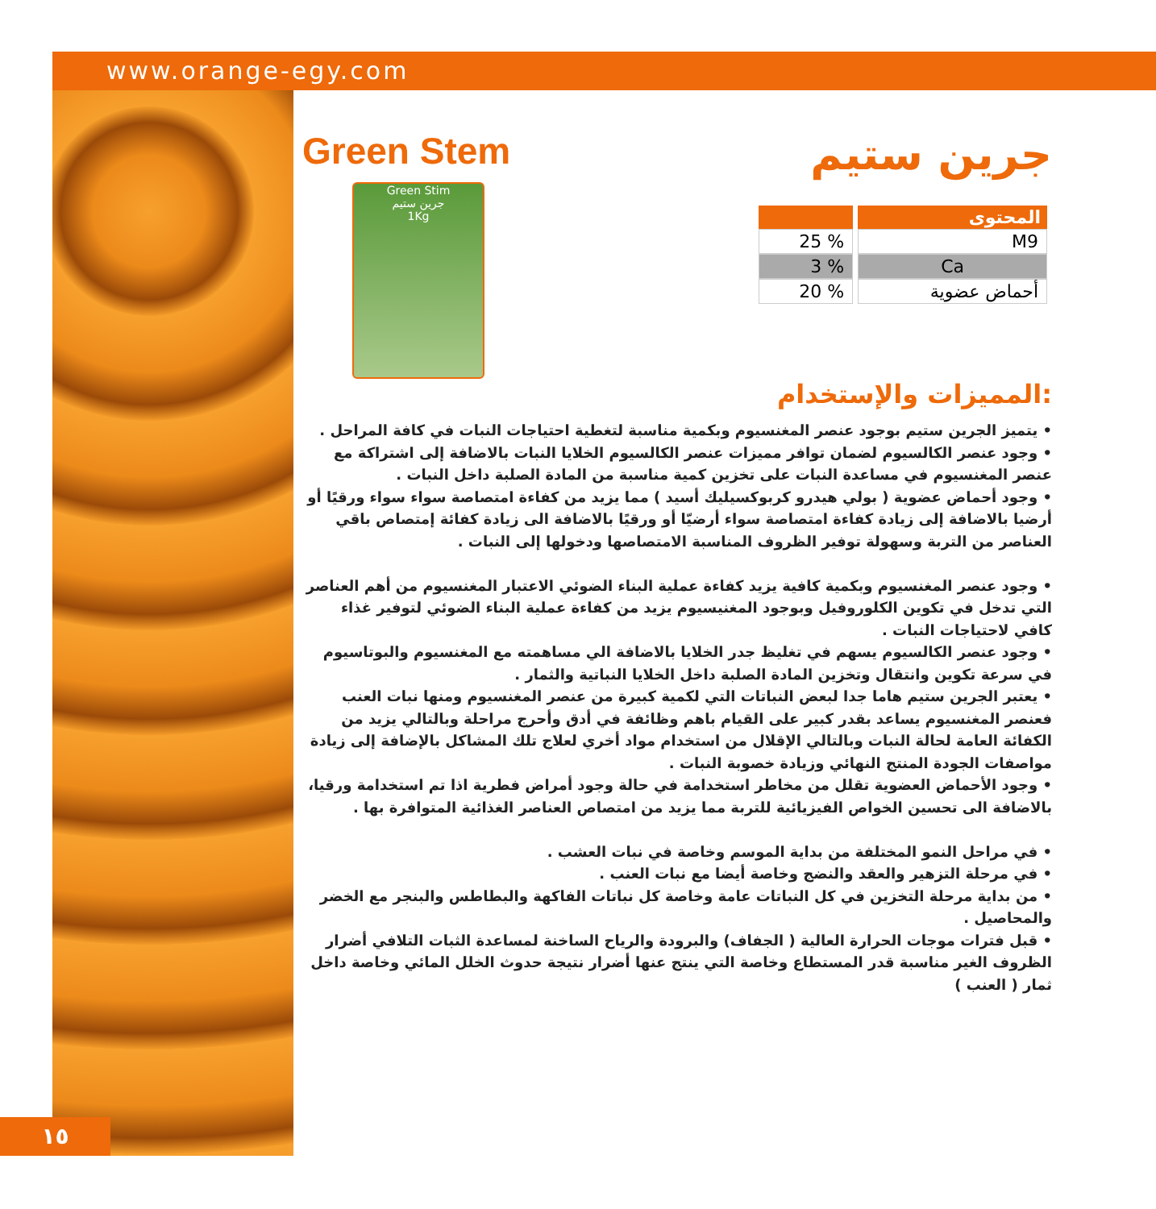www.orange-egy.com
١٥
جرين ستيم
Green Stem
Green Stim
جرين ستيم
1Kg
| المحتوى | |
| --- | --- |
| M9 | % 25 |
| Ca | % 3 |
| أحماض عضوية | % 20 |
المميزات والإستخدام:
• يتميز الجرين ستيم بوجود عنصر المغنسيوم وبكمية مناسبة لتغطية احتياجات النبات في كافة المراحل .
• وجود عنصر الكالسيوم لضمان توافر مميزات عنصر الكالسيوم الخلايا النبات بالاضافة إلى اشتراكة مع عنصر المغنسيوم في مساعدة النبات على تخزين كمية مناسبة من المادة الصلبة داخل النبات .
• وجود أحماض عضوية ( بولي هيدرو كربوكسيليك أسيد ) مما يزيد من كفاءة امتصاصة سواء سواء ورقيًا أو أرضيا بالاضافة إلى زيادة كفاءة امتصاصة سواء أرضيّا أو ورقيًا بالاضافة الى زيادة كفائة إمتصاص باقي العناصر من التربة وسهولة توفير الظروف المناسبة الامتصاصها ودخولها إلى النبات .
• وجود عنصر المغنسيوم وبكمية كافية يزيد كفاءة عملية البناء الضوئي الاعتبار المغنسيوم من أهم العناصر التي تدخل في تكوين الكلوروفيل وبوجود المغنيسيوم يزيد من كفاءة عملية البناء الضوئي لتوفير غذاء كافي لاحتياجات النبات .
• وجود عنصر الكالسيوم يسهم في تغليظ جدر الخلايا بالاضافة الي مساهمته مع المغنسيوم والبوتاسيوم في سرعة تكوين وانتقال وتخزين المادة الصلبة داخل الخلايا النباتية والثمار .
• يعتبر الجرين ستيم هاما جدا لبعض النباتات التي لكمية كبيرة من عنصر المغنسيوم ومنها نبات العنب فعنصر المغنسيوم يساعد بقدر كبير على القيام باهم وظائفة في أدق وأحرج مراحلة وبالتالي يزيد من الكفائة العامة لحالة النبات وبالتالي الإقلال من استخدام مواد أخري لعلاج تلك المشاكل بالإضافة إلى زيادة مواصفات الجودة المنتج النهائي وزيادة خصوبة النبات .
• وجود الأحماض العضوية تقلل من مخاطر استخدامة في حالة وجود أمراض فطرية اذا تم استخدامة ورقيا،
بالاضافة الى تحسين الخواص الفيزيائية للتربة مما يزيد من امتصاص العناصر الغذائية المتوافرة بها .
• في مراحل النمو المختلفة من بداية الموسم وخاصة في نبات العشب .
• في مرحلة التزهير والعقد والنضج وخاصة أيضا مع نبات العنب .
• من بداية مرحلة التخزين في كل النباتات عامة وخاصة كل نباتات الفاكهة والبطاطس والبنجر مع الخضر والمحاصيل .
• قبل فترات موجات الحرارة العالية ( الجفاف) والبرودة والرياح الساخنة لمساعدة الثبات التلافي أضرار الظروف الغير مناسبة قدر المستطاع وخاصة التي ينتج عنها أضرار نتيجة حدوث الخلل المائي وخاصة داخل ثمار ( العنب )